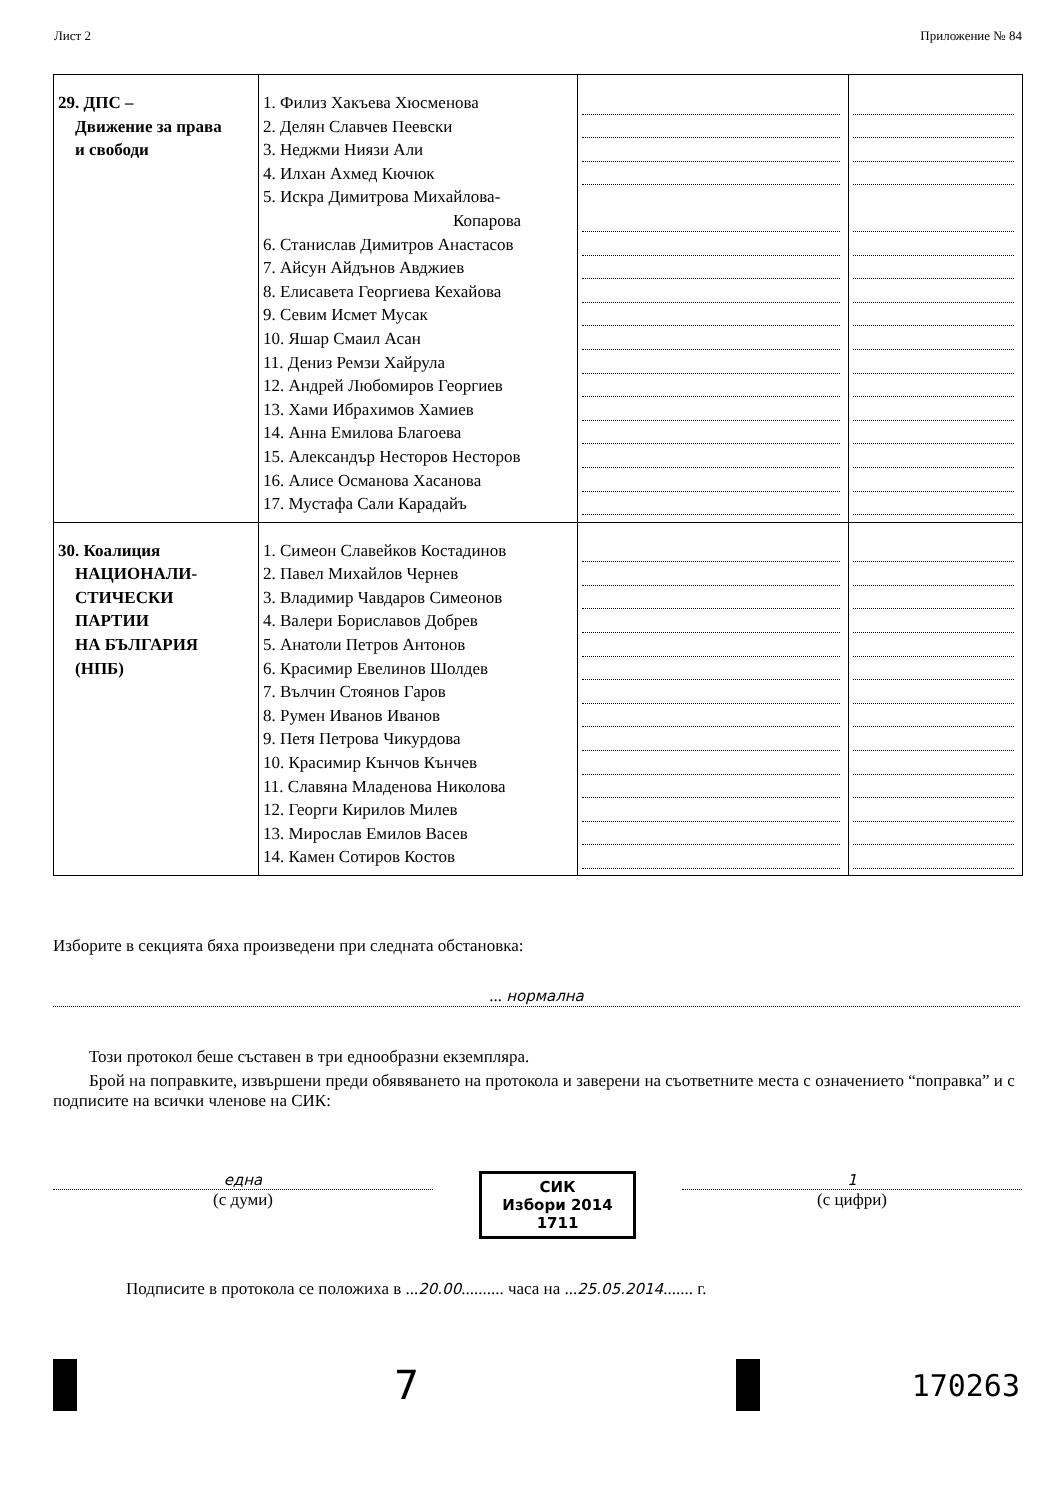Лист 2 Приложение № 84
| 29. ДПС – Движение за права и свободи | 1. Филиз Хакъева Хюсменова 2. Делян Славчев Пеевски 3. Неджми Ниязи Али 4. Илхан Ахмед Кючюк 5. Искра Димитрова Михайлова- Копарова 6. Станислав Димитров Анастасов 7. Айсун Айдънов Авджиев 8. Елисавета Георгиева Кехайова 9. Севим Исмет Мусак 10. Яшар Смаил Асан 11. Дениз Ремзи Хайрула 12. Андрей Любомиров Георгиев 13. Хами Ибрахимов Хамиев 14. Анна Емилова Благоева 15. Александър Несторов Несторов 16. Алисе Османова Хасанова 17. Мустафа Сали Карадайъ | | |
| 30. Коалиция НАЦИОНАЛИ- СТИЧЕСКИ ПАРТИИ НА БЪЛГАРИЯ (НПБ) | 1. Симеон Славейков Костадинов 2. Павел Михайлов Чернев 3. Владимир Чавдаров Симеонов 4. Валери Бориславов Добрев 5. Анатоли Петров Антонов 6. Красимир Евелинов Шолдев 7. Вълчин Стоянов Гаров 8. Румен Иванов Иванов 9. Петя Петрова Чикурдова 10. Красимир Кънчов Кънчев 11. Славяна Младенова Николова 12. Георги Кирилов Милев 13. Мирослав Емилов Васев 14. Камен Сотиров Костов | | |
Изборите в секцията бяха произведени при следната обстановка:
... нормална
Този протокол беше съставен в три еднообразни екземпляра.
Брой на поправките, извършени преди обявяването на протокола и заверени на съответните места с означението “поправка” и с подписите на всички членове на СИК:
една
(с думи)
СИК
Избори 2014
1711
1
(с цифри)
Подписите в протокола се положиха в ...20.00.......... часа на ...25.05.2014....... г.
7
170263